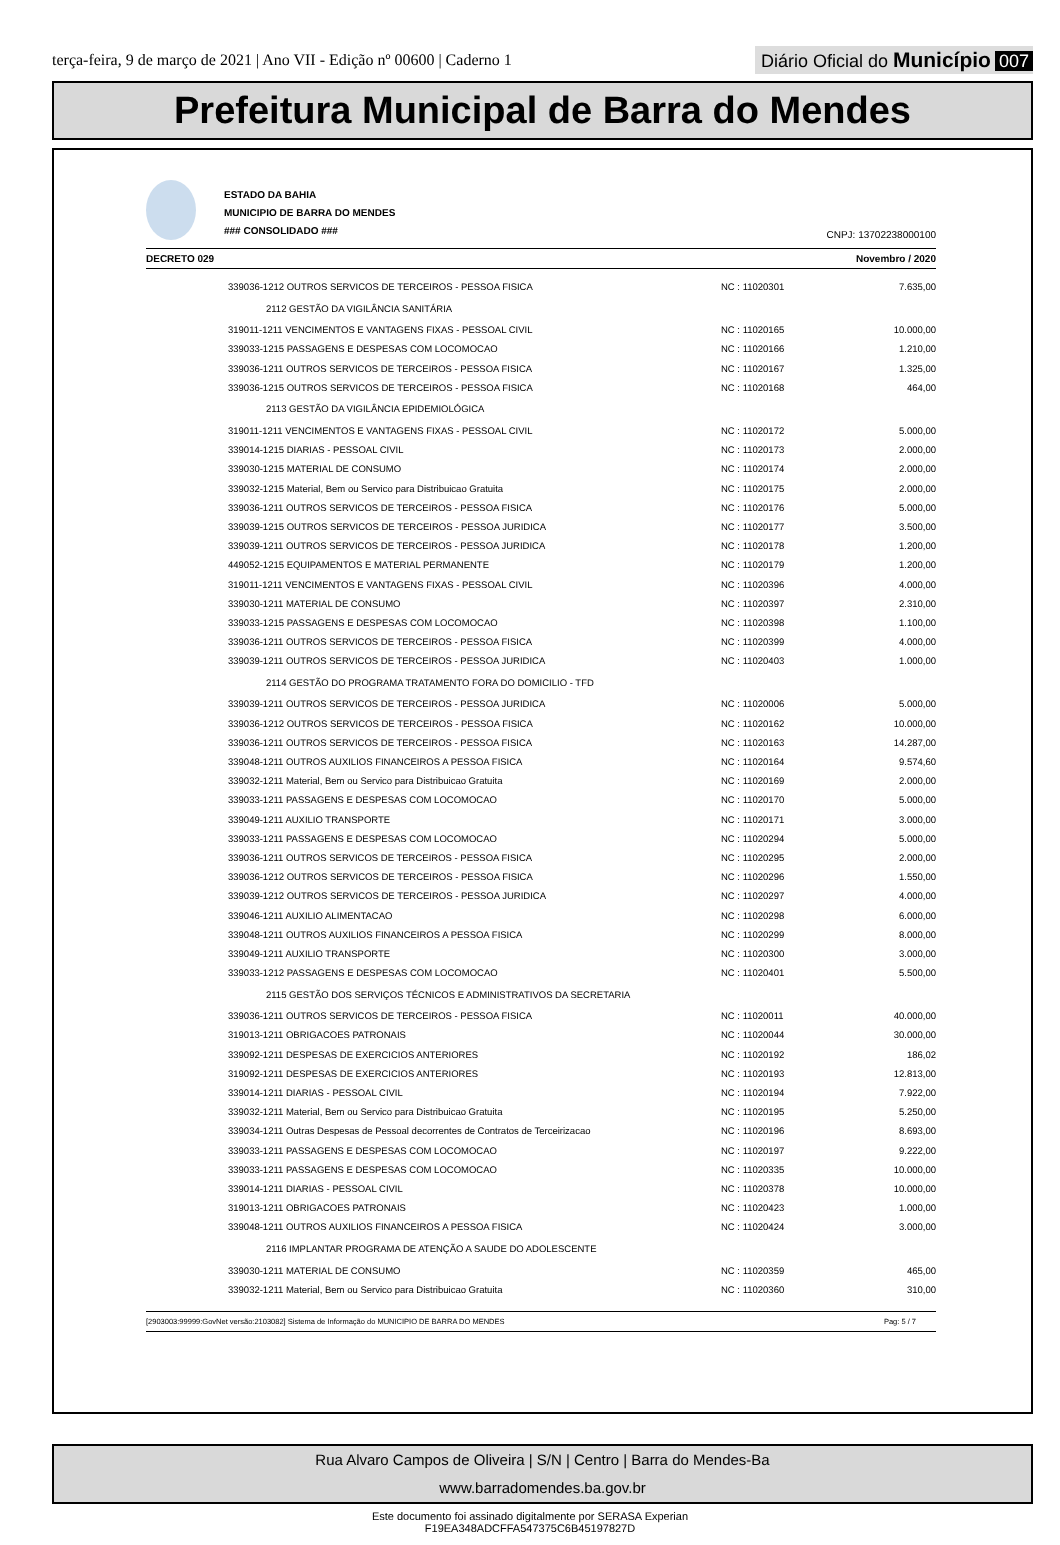terça-feira, 9 de março de 2021 | Ano VII - Edição nº 00600 | Caderno 1
Diário Oficial do Município 007
Prefeitura Municipal de Barra do Mendes
ESTADO DA BAHIA
MUNICIPIO DE BARRA DO MENDES
### CONSOLIDADO ###
CNPJ: 13702238000100
DECRETO 029 Novembro / 2020
| | 339036-1212 OUTROS SERVICOS DE TERCEIROS - PESSOA FISICA | NC : 11020301 | 7.635,00 |
| | 2112 GESTÃO DA VIGILÂNCIA SANITÁRIA | | |
| | 319011-1211 VENCIMENTOS E VANTAGENS FIXAS - PESSOAL CIVIL | NC : 11020165 | 10.000,00 |
| | 339033-1215 PASSAGENS E DESPESAS COM LOCOMOCAO | NC : 11020166 | 1.210,00 |
| | 339036-1211 OUTROS SERVICOS DE TERCEIROS - PESSOA FISICA | NC : 11020167 | 1.325,00 |
| | 339036-1215 OUTROS SERVICOS DE TERCEIROS - PESSOA FISICA | NC : 11020168 | 464,00 |
| | 2113 GESTÃO DA VIGILÂNCIA EPIDEMIOLÓGICA | | |
| | 319011-1211 VENCIMENTOS E VANTAGENS FIXAS - PESSOAL CIVIL | NC : 11020172 | 5.000,00 |
| | 339014-1215 DIARIAS - PESSOAL CIVIL | NC : 11020173 | 2.000,00 |
| | 339030-1215 MATERIAL DE CONSUMO | NC : 11020174 | 2.000,00 |
| | 339032-1215 Material, Bem ou Servico para Distribuicao Gratuita | NC : 11020175 | 2.000,00 |
| | 339036-1211 OUTROS SERVICOS DE TERCEIROS - PESSOA FISICA | NC : 11020176 | 5.000,00 |
| | 339039-1215 OUTROS SERVICOS DE TERCEIROS - PESSOA JURIDICA | NC : 11020177 | 3.500,00 |
| | 339039-1211 OUTROS SERVICOS DE TERCEIROS - PESSOA JURIDICA | NC : 11020178 | 1.200,00 |
| | 449052-1215 EQUIPAMENTOS E MATERIAL PERMANENTE | NC : 11020179 | 1.200,00 |
| | 319011-1211 VENCIMENTOS E VANTAGENS FIXAS - PESSOAL CIVIL | NC : 11020396 | 4.000,00 |
| | 339030-1211 MATERIAL DE CONSUMO | NC : 11020397 | 2.310,00 |
| | 339033-1215 PASSAGENS E DESPESAS COM LOCOMOCAO | NC : 11020398 | 1.100,00 |
| | 339036-1211 OUTROS SERVICOS DE TERCEIROS - PESSOA FISICA | NC : 11020399 | 4.000,00 |
| | 339039-1211 OUTROS SERVICOS DE TERCEIROS - PESSOA JURIDICA | NC : 11020403 | 1.000,00 |
| | 2114 GESTÃO DO PROGRAMA TRATAMENTO FORA DO DOMICILIO - TFD | | |
| | 339039-1211 OUTROS SERVICOS DE TERCEIROS - PESSOA JURIDICA | NC : 11020006 | 5.000,00 |
| | 339036-1212 OUTROS SERVICOS DE TERCEIROS - PESSOA FISICA | NC : 11020162 | 10.000,00 |
| | 339036-1211 OUTROS SERVICOS DE TERCEIROS - PESSOA FISICA | NC : 11020163 | 14.287,00 |
| | 339048-1211 OUTROS AUXILIOS FINANCEIROS A PESSOA FISICA | NC : 11020164 | 9.574,60 |
| | 339032-1211 Material, Bem ou Servico para Distribuicao Gratuita | NC : 11020169 | 2.000,00 |
| | 339033-1211 PASSAGENS E DESPESAS COM LOCOMOCAO | NC : 11020170 | 5.000,00 |
| | 339049-1211 AUXILIO TRANSPORTE | NC : 11020171 | 3.000,00 |
| | 339033-1211 PASSAGENS E DESPESAS COM LOCOMOCAO | NC : 11020294 | 5.000,00 |
| | 339036-1211 OUTROS SERVICOS DE TERCEIROS - PESSOA FISICA | NC : 11020295 | 2.000,00 |
| | 339036-1212 OUTROS SERVICOS DE TERCEIROS - PESSOA FISICA | NC : 11020296 | 1.550,00 |
| | 339039-1212 OUTROS SERVICOS DE TERCEIROS - PESSOA JURIDICA | NC : 11020297 | 4.000,00 |
| | 339046-1211 AUXILIO ALIMENTACAO | NC : 11020298 | 6.000,00 |
| | 339048-1211 OUTROS AUXILIOS FINANCEIROS A PESSOA FISICA | NC : 11020299 | 8.000,00 |
| | 339049-1211 AUXILIO TRANSPORTE | NC : 11020300 | 3.000,00 |
| | 339033-1212 PASSAGENS E DESPESAS COM LOCOMOCAO | NC : 11020401 | 5.500,00 |
| | 2115 GESTÃO DOS SERVIÇOS TÉCNICOS E ADMINISTRATIVOS DA SECRETARIA | | |
| | 339036-1211 OUTROS SERVICOS DE TERCEIROS - PESSOA FISICA | NC : 11020011 | 40.000,00 |
| | 319013-1211 OBRIGACOES PATRONAIS | NC : 11020044 | 30.000,00 |
| | 339092-1211 DESPESAS DE EXERCICIOS ANTERIORES | NC : 11020192 | 186,02 |
| | 319092-1211 DESPESAS DE EXERCICIOS ANTERIORES | NC : 11020193 | 12.813,00 |
| | 339014-1211 DIARIAS - PESSOAL CIVIL | NC : 11020194 | 7.922,00 |
| | 339032-1211 Material, Bem ou Servico para Distribuicao Gratuita | NC : 11020195 | 5.250,00 |
| | 339034-1211 Outras Despesas de Pessoal decorrentes de Contratos de Terceirizacao | NC : 11020196 | 8.693,00 |
| | 339033-1211 PASSAGENS E DESPESAS COM LOCOMOCAO | NC : 11020197 | 9.222,00 |
| | 339033-1211 PASSAGENS E DESPESAS COM LOCOMOCAO | NC : 11020335 | 10.000,00 |
| | 339014-1211 DIARIAS - PESSOAL CIVIL | NC : 11020378 | 10.000,00 |
| | 319013-1211 OBRIGACOES PATRONAIS | NC : 11020423 | 1.000,00 |
| | 339048-1211 OUTROS AUXILIOS FINANCEIROS A PESSOA FISICA | NC : 11020424 | 3.000,00 |
| | 2116 IMPLANTAR PROGRAMA DE ATENÇÃO A SAUDE DO ADOLESCENTE | | |
| | 339030-1211 MATERIAL DE CONSUMO | NC : 11020359 | 465,00 |
| | 339032-1211 Material, Bem ou Servico para Distribuicao Gratuita | NC : 11020360 | 310,00 |
[2903003:99999:GovNet versão:2103082] Sistema de Informação do MUNICIPIO DE BARRA DO MENDES Pag: 5 / 7
Rua Alvaro Campos de Oliveira | S/N | Centro | Barra do Mendes-Ba
www.barradomendes.ba.gov.br
Este documento foi assinado digitalmente por SERASA Experian
F19EA348ADCFFA547375C6B45197827D